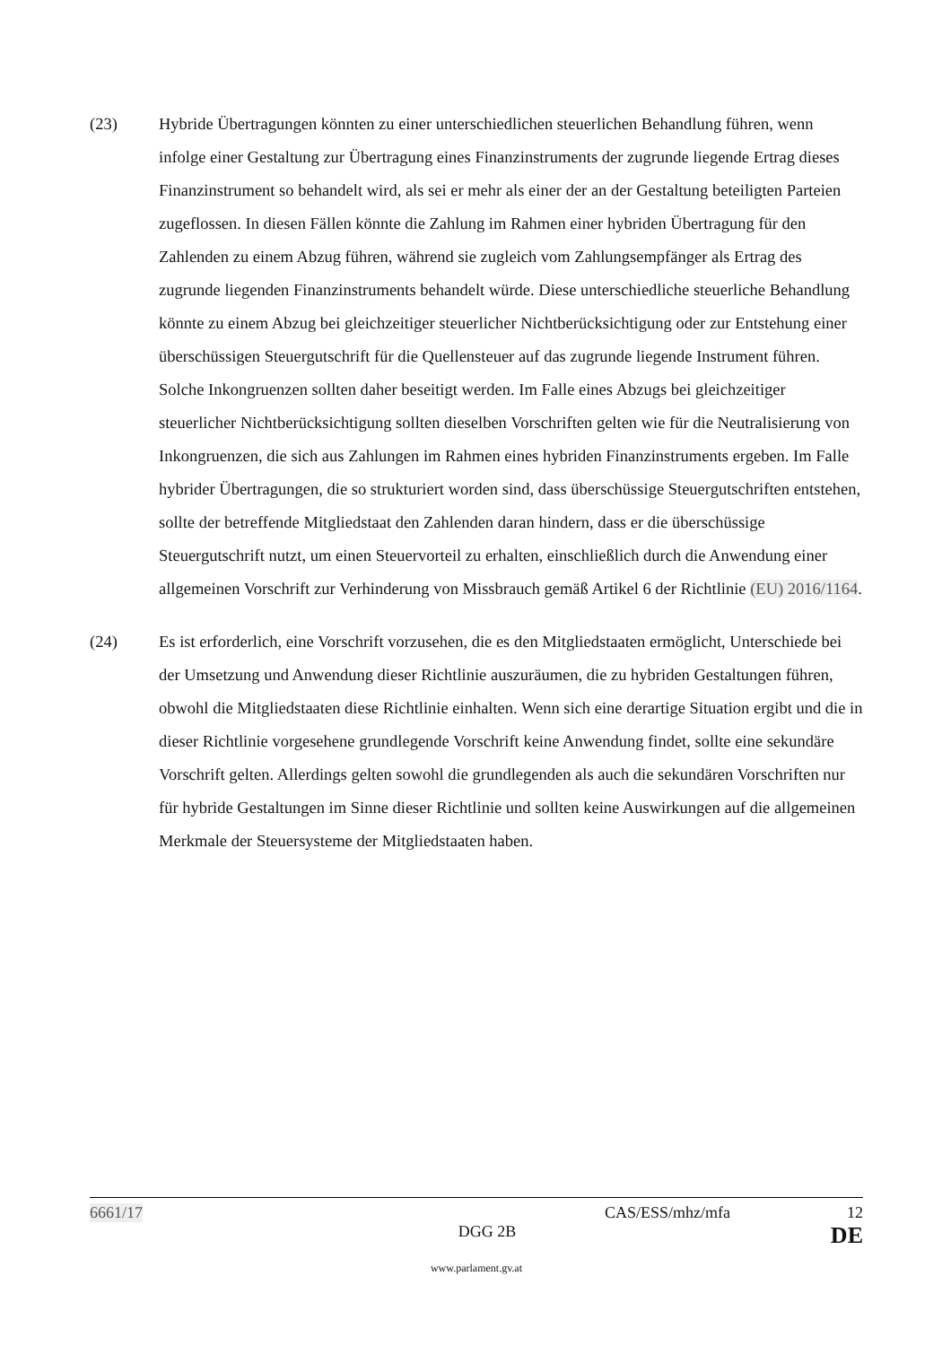(23) Hybride Übertragungen könnten zu einer unterschiedlichen steuerlichen Behandlung führen, wenn infolge einer Gestaltung zur Übertragung eines Finanzinstruments der zugrunde liegende Ertrag dieses Finanzinstrument so behandelt wird, als sei er mehr als einer der an der Gestaltung beteiligten Parteien zugeflossen. In diesen Fällen könnte die Zahlung im Rahmen einer hybriden Übertragung für den Zahlenden zu einem Abzug führen, während sie zugleich vom Zahlungsempfänger als Ertrag des zugrunde liegenden Finanzinstruments behandelt würde. Diese unterschiedliche steuerliche Behandlung könnte zu einem Abzug bei gleichzeitiger steuerlicher Nichtberücksichtigung oder zur Entstehung einer überschüssigen Steuergutschrift für die Quellensteuer auf das zugrunde liegende Instrument führen. Solche Inkongruenzen sollten daher beseitigt werden. Im Falle eines Abzugs bei gleichzeitiger steuerlicher Nichtberücksichtigung sollten dieselben Vorschriften gelten wie für die Neutralisierung von Inkongruenzen, die sich aus Zahlungen im Rahmen eines hybriden Finanzinstruments ergeben. Im Falle hybrider Übertragungen, die so strukturiert worden sind, dass überschüssige Steuergutschriften entstehen, sollte der betreffende Mitgliedstaat den Zahlenden daran hindern, dass er die überschüssige Steuergutschrift nutzt, um einen Steuervorteil zu erhalten, einschließlich durch die Anwendung einer allgemeinen Vorschrift zur Verhinderung von Missbrauch gemäß Artikel 6 der Richtlinie (EU) 2016/1164.
(24) Es ist erforderlich, eine Vorschrift vorzusehen, die es den Mitgliedstaaten ermöglicht, Unterschiede bei der Umsetzung und Anwendung dieser Richtlinie auszuräumen, die zu hybriden Gestaltungen führen, obwohl die Mitgliedstaaten diese Richtlinie einhalten. Wenn sich eine derartige Situation ergibt und die in dieser Richtlinie vorgesehene grundlegende Vorschrift keine Anwendung findet, sollte eine sekundäre Vorschrift gelten. Allerdings gelten sowohl die grundlegenden als auch die sekundären Vorschriften nur für hybride Gestaltungen im Sinne dieser Richtlinie und sollten keine Auswirkungen auf die allgemeinen Merkmale der Steuersysteme der Mitgliedstaaten haben.
6661/17 CAS/ESS/mhz/mfa 12
DGG 2B DE
www.parlament.gv.at